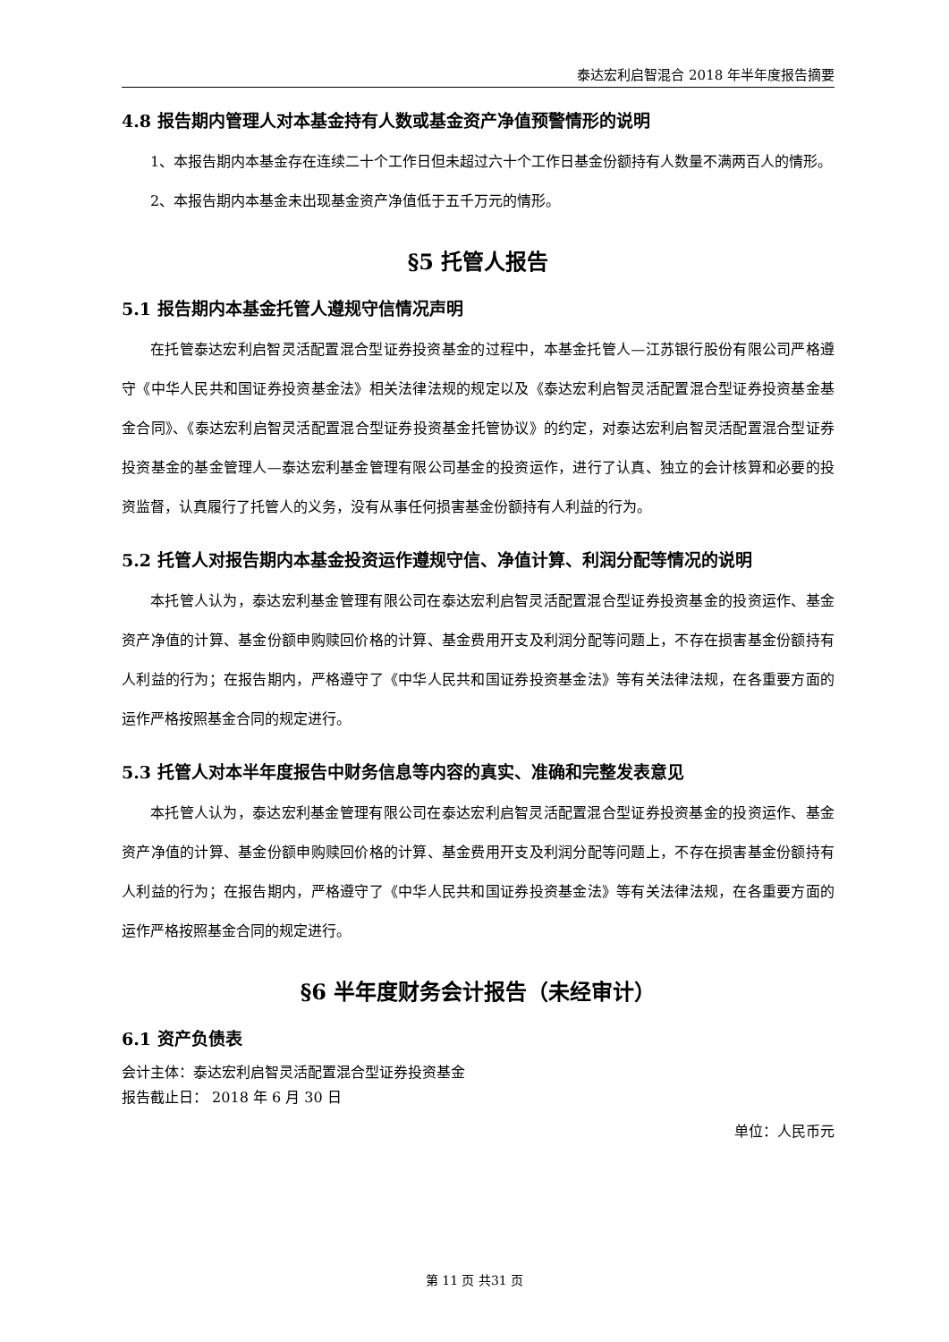泰达宏利启智混合 2018 年半年度报告摘要
4.8 报告期内管理人对本基金持有人数或基金资产净值预警情形的说明
1、本报告期内本基金存在连续二十个工作日但未超过六十个工作日基金份额持有人数量不满两百人的情形。
2、本报告期内本基金未出现基金资产净值低于五千万元的情形。
§5 托管人报告
5.1 报告期内本基金托管人遵规守信情况声明
在托管泰达宏利启智灵活配置混合型证券投资基金的过程中，本基金托管人—江苏银行股份有限公司严格遵守《中华人民共和国证券投资基金法》相关法律法规的规定以及《泰达宏利启智灵活配置混合型证券投资基金基金合同》、《泰达宏利启智灵活配置混合型证券投资基金托管协议》的约定，对泰达宏利启智灵活配置混合型证券投资基金的基金管理人—泰达宏利基金管理有限公司基金的投资运作，进行了认真、独立的会计核算和必要的投资监督，认真履行了托管人的义务，没有从事任何损害基金份额持有人利益的行为。
5.2 托管人对报告期内本基金投资运作遵规守信、净值计算、利润分配等情况的说明
本托管人认为，泰达宏利基金管理有限公司在泰达宏利启智灵活配置混合型证券投资基金的投资运作、基金资产净值的计算、基金份额申购赎回价格的计算、基金费用开支及利润分配等问题上，不存在损害基金份额持有人利益的行为；在报告期内，严格遵守了《中华人民共和国证券投资基金法》等有关法律法规，在各重要方面的运作严格按照基金合同的规定进行。
5.3 托管人对本半年度报告中财务信息等内容的真实、准确和完整发表意见
本托管人认为，泰达宏利基金管理有限公司在泰达宏利启智灵活配置混合型证券投资基金的投资运作、基金资产净值的计算、基金份额申购赎回价格的计算、基金费用开支及利润分配等问题上，不存在损害基金份额持有人利益的行为；在报告期内，严格遵守了《中华人民共和国证券投资基金法》等有关法律法规，在各重要方面的运作严格按照基金合同的规定进行。
§6 半年度财务会计报告（未经审计）
6.1 资产负债表
会计主体：泰达宏利启智灵活配置混合型证券投资基金
报告截止日： 2018 年 6 月 30 日
单位：人民币元
第 11 页 共31 页